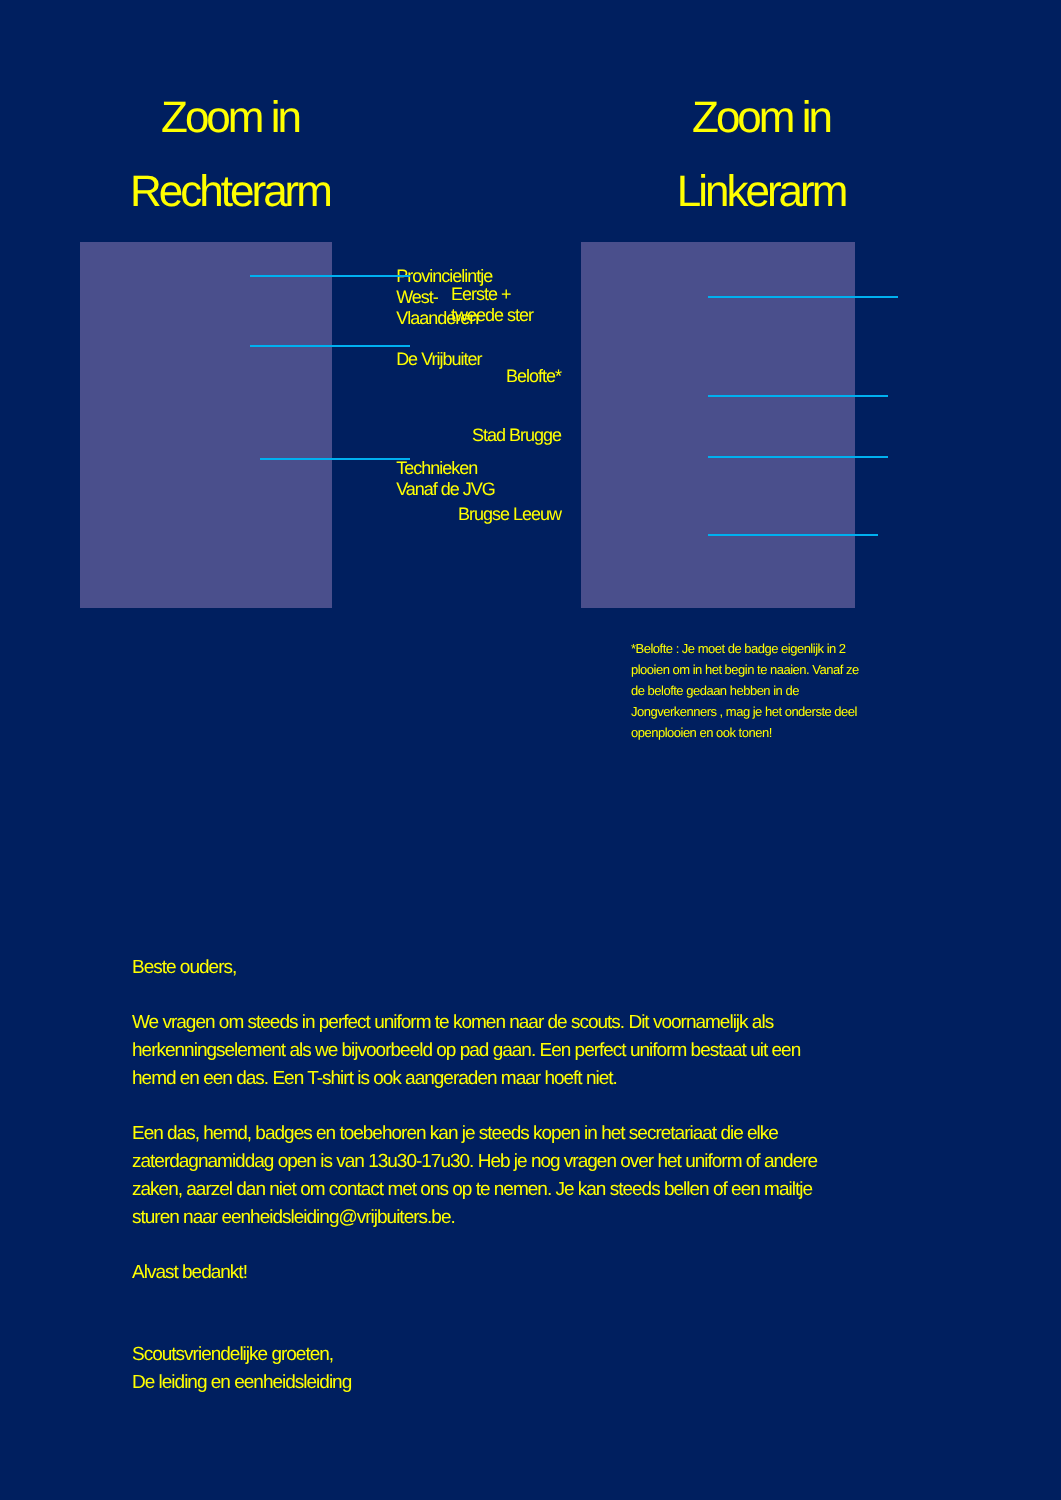Zoom in
Rechterarm
Provincielintje
West-Vlaanderen
De Vrijbuiter
Technieken
Vanaf de JVG
Zoom in
Linkerarm
Eerste +
tweede ster
Belofte*
Stad Brugge
Brugse Leeuw
*Belofte : Je moet de badge eigenlijk in 2 plooien om in het begin te naaien. Vanaf ze de belofte gedaan hebben in de Jongverkenners , mag je het onderste deel openplooien en ook tonen!
Beste ouders,
We vragen om steeds in perfect uniform te komen naar de scouts. Dit voornamelijk als herkenningselement als we bijvoorbeeld op pad gaan. Een perfect uniform bestaat uit een hemd en een das. Een T-shirt is ook aangeraden maar hoeft niet.
Een das, hemd, badges en toebehoren kan je steeds kopen in het secretariaat die elke zaterdagnamiddag open is van 13u30-17u30. Heb je nog vragen over het uniform of andere zaken, aarzel dan niet om contact met ons op te nemen. Je kan steeds bellen of een mailtje sturen naar eenheidsleiding@vrijbuiters.be.
Alvast bedankt!
Scoutsvriendelijke groeten,
De leiding en eenheidsleiding